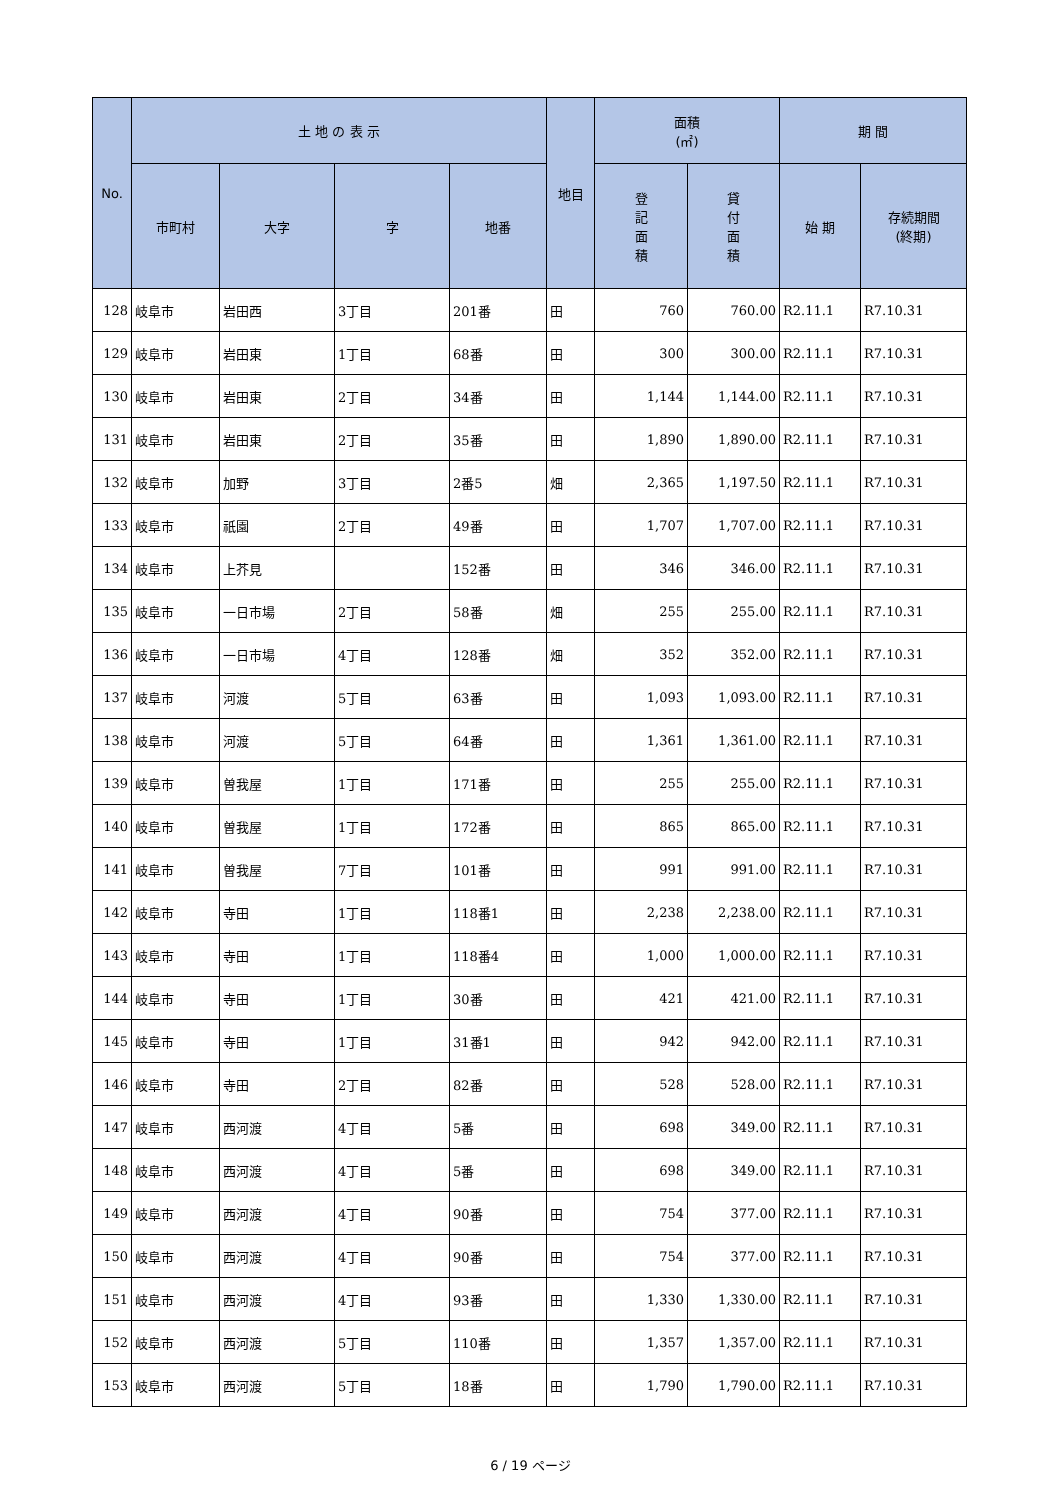| No. | 土 地 の 表 示 | | | | 地目 | 面積 (㎡) | | 期 間 | |
| --- | --- | --- | --- | --- | --- | --- | --- | --- | --- |
| | 市町村 | 大字 | 字 | 地番 | | 登 記 面 積 | 貸 付 面 積 | 始 期 | 存続期間 (終期) |
| 128 | 岐阜市 | 岩田西 | 3丁目 | 201番 | 田 | 760 | 760.00 | R2.11.1 | R7.10.31 |
| 129 | 岐阜市 | 岩田東 | 1丁目 | 68番 | 田 | 300 | 300.00 | R2.11.1 | R7.10.31 |
| 130 | 岐阜市 | 岩田東 | 2丁目 | 34番 | 田 | 1,144 | 1,144.00 | R2.11.1 | R7.10.31 |
| 131 | 岐阜市 | 岩田東 | 2丁目 | 35番 | 田 | 1,890 | 1,890.00 | R2.11.1 | R7.10.31 |
| 132 | 岐阜市 | 加野 | 3丁目 | 2番5 | 畑 | 2,365 | 1,197.50 | R2.11.1 | R7.10.31 |
| 133 | 岐阜市 | 祇園 | 2丁目 | 49番 | 田 | 1,707 | 1,707.00 | R2.11.1 | R7.10.31 |
| 134 | 岐阜市 | 上芥見 | | 152番 | 田 | 346 | 346.00 | R2.11.1 | R7.10.31 |
| 135 | 岐阜市 | 一日市場 | 2丁目 | 58番 | 畑 | 255 | 255.00 | R2.11.1 | R7.10.31 |
| 136 | 岐阜市 | 一日市場 | 4丁目 | 128番 | 畑 | 352 | 352.00 | R2.11.1 | R7.10.31 |
| 137 | 岐阜市 | 河渡 | 5丁目 | 63番 | 田 | 1,093 | 1,093.00 | R2.11.1 | R7.10.31 |
| 138 | 岐阜市 | 河渡 | 5丁目 | 64番 | 田 | 1,361 | 1,361.00 | R2.11.1 | R7.10.31 |
| 139 | 岐阜市 | 曽我屋 | 1丁目 | 171番 | 田 | 255 | 255.00 | R2.11.1 | R7.10.31 |
| 140 | 岐阜市 | 曽我屋 | 1丁目 | 172番 | 田 | 865 | 865.00 | R2.11.1 | R7.10.31 |
| 141 | 岐阜市 | 曽我屋 | 7丁目 | 101番 | 田 | 991 | 991.00 | R2.11.1 | R7.10.31 |
| 142 | 岐阜市 | 寺田 | 1丁目 | 118番1 | 田 | 2,238 | 2,238.00 | R2.11.1 | R7.10.31 |
| 143 | 岐阜市 | 寺田 | 1丁目 | 118番4 | 田 | 1,000 | 1,000.00 | R2.11.1 | R7.10.31 |
| 144 | 岐阜市 | 寺田 | 1丁目 | 30番 | 田 | 421 | 421.00 | R2.11.1 | R7.10.31 |
| 145 | 岐阜市 | 寺田 | 1丁目 | 31番1 | 田 | 942 | 942.00 | R2.11.1 | R7.10.31 |
| 146 | 岐阜市 | 寺田 | 2丁目 | 82番 | 田 | 528 | 528.00 | R2.11.1 | R7.10.31 |
| 147 | 岐阜市 | 西河渡 | 4丁目 | 5番 | 田 | 698 | 349.00 | R2.11.1 | R7.10.31 |
| 148 | 岐阜市 | 西河渡 | 4丁目 | 5番 | 田 | 698 | 349.00 | R2.11.1 | R7.10.31 |
| 149 | 岐阜市 | 西河渡 | 4丁目 | 90番 | 田 | 754 | 377.00 | R2.11.1 | R7.10.31 |
| 150 | 岐阜市 | 西河渡 | 4丁目 | 90番 | 田 | 754 | 377.00 | R2.11.1 | R7.10.31 |
| 151 | 岐阜市 | 西河渡 | 4丁目 | 93番 | 田 | 1,330 | 1,330.00 | R2.11.1 | R7.10.31 |
| 152 | 岐阜市 | 西河渡 | 5丁目 | 110番 | 田 | 1,357 | 1,357.00 | R2.11.1 | R7.10.31 |
| 153 | 岐阜市 | 西河渡 | 5丁目 | 18番 | 田 | 1,790 | 1,790.00 | R2.11.1 | R7.10.31 |
6 / 19 ページ